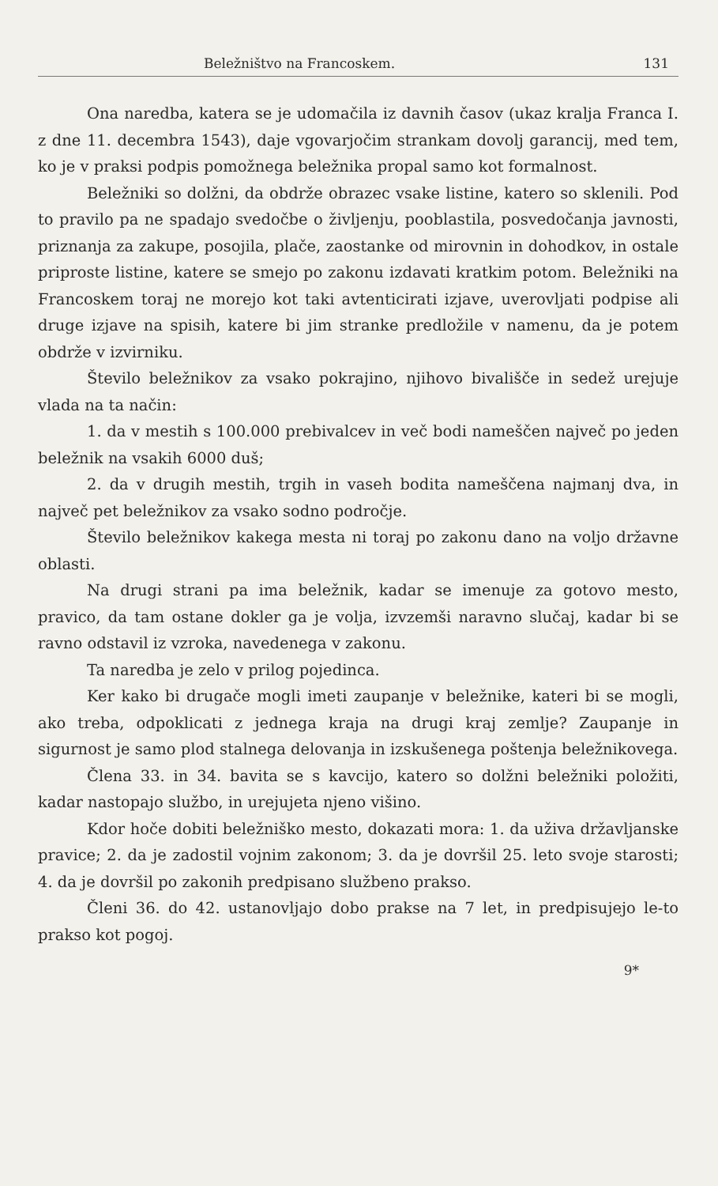Beležništvo na Francoskem. 131
Ona naredba, katera se je udomačila iz davnih časov (ukaz kralja Franca I. z dne 11. decembra 1543), daje vgovarjočim strankam dovolj garancij, med tem, ko je v praksi podpis pomožnega beležnika propal samo kot formalnost.
Beležniki so dolžni, da obdrže obrazec vsake listine, katero so sklenili. Pod to pravilo pa ne spadajo svedočbe o življenju, pooblastila, posvedočanja javnosti, priznanja za zakupe, posojila, plače, zaostanke od mirovnin in dohodkov, in ostale priproste listine, katere se smejo po zakonu izdavati kratkim potom. Beležniki na Francoskem toraj ne morejo kot taki avtenticirati izjave, uverovljati podpise ali druge izjave na spisih, katere bi jim stranke predložile v namenu, da je potem obdrže v izvirniku.
Število beležnikov za vsako pokrajino, njihovo bivališče in sedež urejuje vlada na ta način:
1. da v mestih s 100.000 prebivalcev in več bodi nameščen največ po jeden beležnik na vsakih 6000 duš;
2. da v drugih mestih, trgih in vaseh bodita nameščena najmanj dva, in največ pet beležnikov za vsako sodno področje.
Število beležnikov kakega mesta ni toraj po zakonu dano na voljo državne oblasti.
Na drugi strani pa ima beležnik, kadar se imenuje za gotovo mesto, pravico, da tam ostane dokler ga je volja, izvzemši naravno slučaj, kadar bi se ravno odstavil iz vzroka, navedenega v zakonu.
Ta naredba je zelo v prilog pojedinca.
Ker kako bi drugače mogli imeti zaupanje v beležnike, kateri bi se mogli, ako treba, odpoklicati z jednega kraja na drugi kraj zemlje? Zaupanje in sigurnost je samo plod stalnega delovanja in izskušenega poštenja beležnikovega.
Člena 33. in 34. bavita se s kavcijo, katero so dolžni beležniki položiti, kadar nastopajo službo, in urejujeta njeno višino.
Kdor hoče dobiti beležniško mesto, dokazati mora: 1. da uživa državljanske pravice; 2. da je zadostil vojnim zakonom; 3. da je dovršil 25. leto svoje starosti; 4. da je dovršil po zakonih predpisano službeno prakso.
Členi 36. do 42. ustanovljajo dobo prakse na 7 let, in predpisujejo le-to prakso kot pogoj.
9*